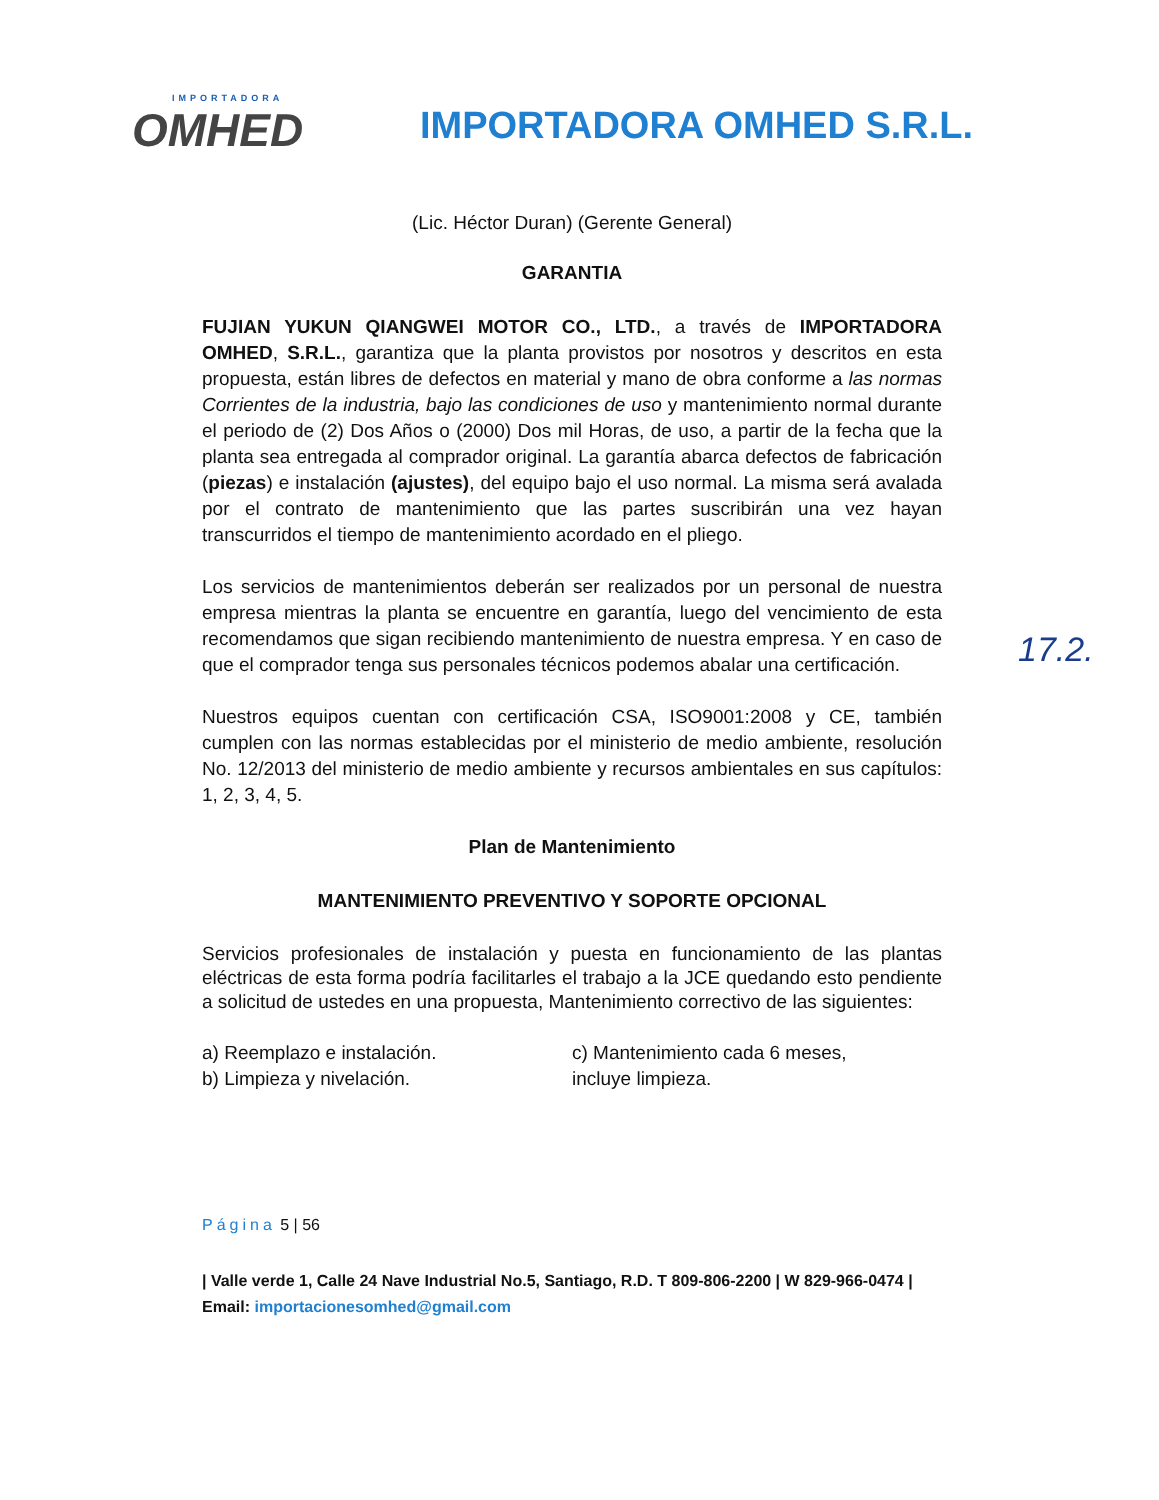IMPORTADORA
OMHED
IMPORTADORA OMHED S.R.L.
(Lic. Héctor Duran) (Gerente General)
GARANTIA
FUJIAN YUKUN QIANGWEI MOTOR CO., LTD., a través de IMPORTADORA OMHED, S.R.L., garantiza que la planta provistos por nosotros y descritos en esta propuesta, están libres de defectos en material y mano de obra conforme a las normas Corrientes de la industria, bajo las condiciones de uso y mantenimiento normal durante el periodo de (2) Dos Años o (2000) Dos mil Horas, de uso, a partir de la fecha que la planta sea entregada al comprador original. La garantía abarca defectos de fabricación (piezas) e instalación (ajustes), del equipo bajo el uso normal. La misma será avalada por el contrato de mantenimiento que las partes suscribirán una vez hayan transcurridos el tiempo de mantenimiento acordado en el pliego.
Los servicios de mantenimientos deberán ser realizados por un personal de nuestra empresa mientras la planta se encuentre en garantía, luego del vencimiento de esta recomendamos que sigan recibiendo mantenimiento de nuestra empresa. Y en caso de que el comprador tenga sus personales técnicos podemos abalar una certificación.
Nuestros equipos cuentan con certificación CSA, ISO9001:2008 y CE, también cumplen con las normas establecidas por el ministerio de medio ambiente, resolución No. 12/2013 del ministerio de medio ambiente y recursos ambientales en sus capítulos: 1, 2, 3, 4, 5.
Plan de Mantenimiento
MANTENIMIENTO PREVENTIVO Y SOPORTE OPCIONAL
Servicios profesionales de instalación y puesta en funcionamiento de las plantas eléctricas de esta forma podría facilitarles el trabajo a la JCE quedando esto pendiente a solicitud de ustedes en una propuesta, Mantenimiento correctivo de las siguientes:
a) Reemplazo e instalación.
b) Limpieza y nivelación.
c) Mantenimiento cada 6 meses,
incluye limpieza.
Página 5 | 56
| Valle verde 1, Calle 24 Nave Industrial No.5, Santiago, R.D. T 809-806-2200 | W 829-966-0474 | Email: importacionesomhed@gmail.com
17.2.